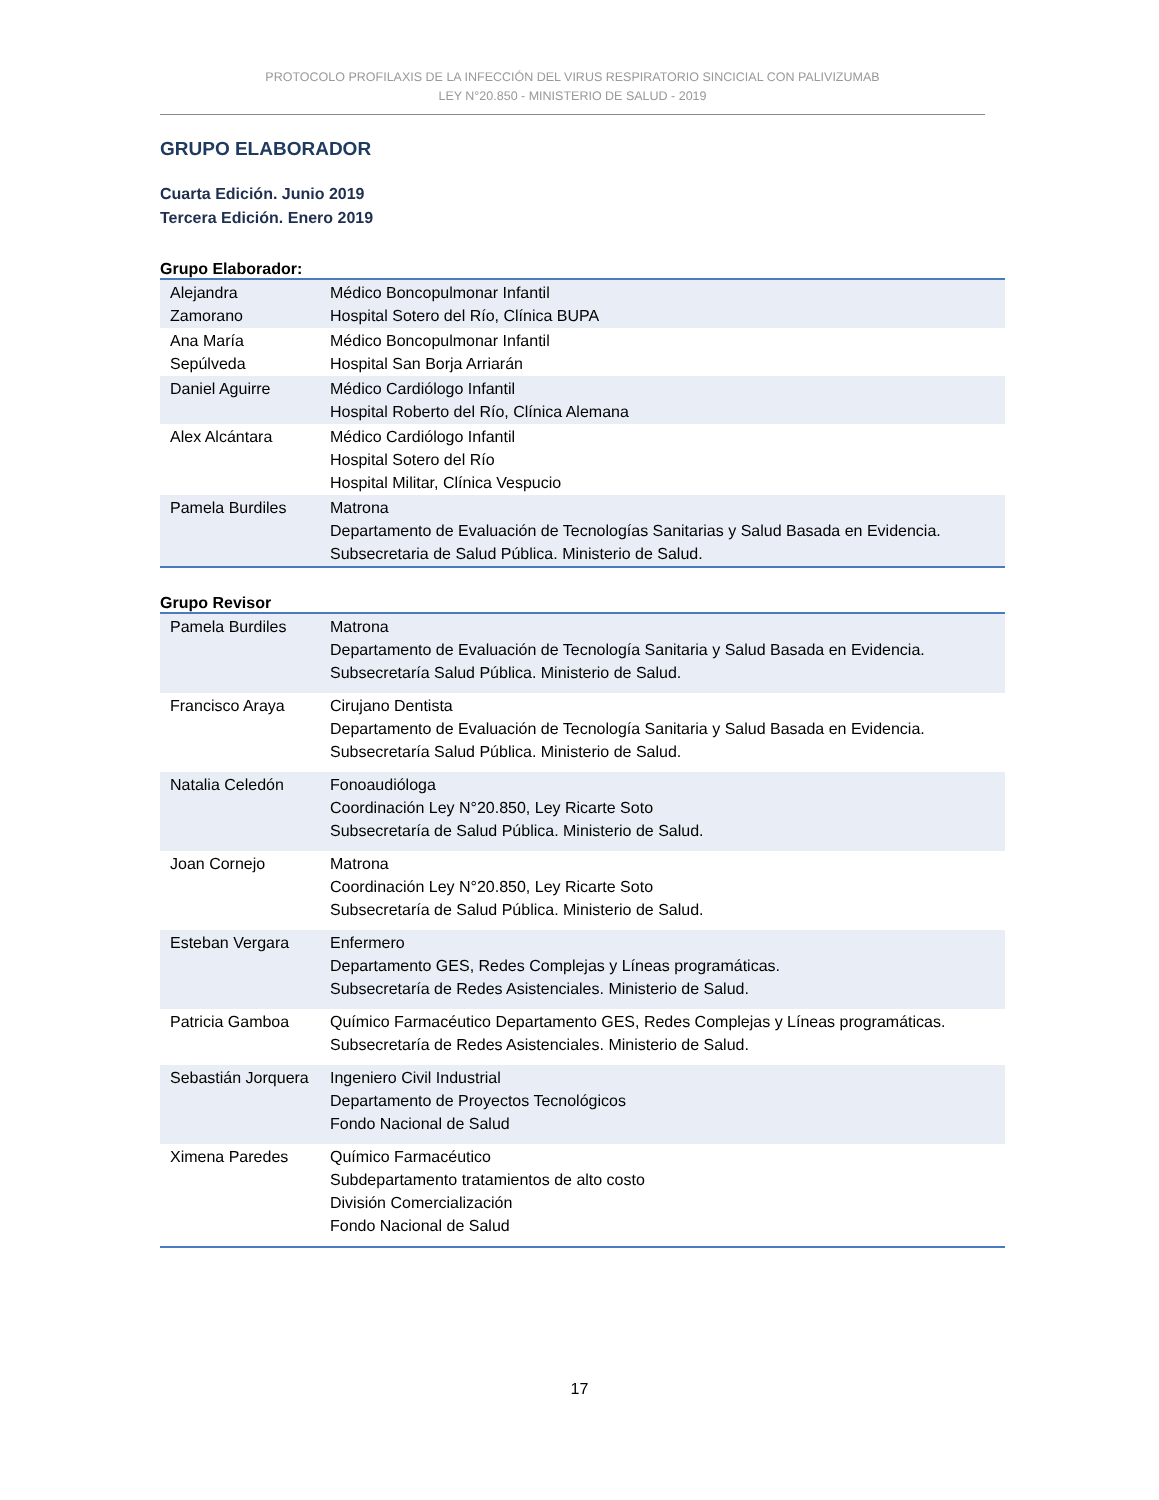PROTOCOLO PROFILAXIS DE LA INFECCIÓN DEL VIRUS RESPIRATORIO SINCICIAL CON PALIVIZUMAB
LEY N°20.850 - MINISTERIO DE SALUD - 2019
GRUPO ELABORADOR
Cuarta Edición. Junio 2019
Tercera Edición. Enero 2019
Grupo Elaborador:
| Alejandra Zamorano | Médico Boncopulmonar Infantil Hospital Sotero del Río, Clínica BUPA |
| Ana María Sepúlveda | Médico Boncopulmonar Infantil Hospital San Borja Arriarán |
| Daniel Aguirre | Médico Cardiólogo Infantil Hospital Roberto del Río, Clínica Alemana |
| Alex Alcántara | Médico Cardiólogo Infantil Hospital Sotero del Río Hospital Militar, Clínica Vespucio |
| Pamela Burdiles | Matrona Departamento de Evaluación de Tecnologías Sanitarias y Salud Basada en Evidencia. Subsecretaria de Salud Pública. Ministerio de Salud. |
Grupo Revisor
| Pamela Burdiles | Matrona Departamento de Evaluación de Tecnología Sanitaria y Salud Basada en Evidencia. Subsecretaría Salud Pública. Ministerio de Salud. |
| Francisco Araya | Cirujano Dentista Departamento de Evaluación de Tecnología Sanitaria y Salud Basada en Evidencia. Subsecretaría Salud Pública. Ministerio de Salud. |
| Natalia Celedón | Fonoaudióloga Coordinación Ley N°20.850, Ley Ricarte Soto Subsecretaría de Salud Pública. Ministerio de Salud. |
| Joan Cornejo | Matrona Coordinación Ley N°20.850, Ley Ricarte Soto Subsecretaría de Salud Pública. Ministerio de Salud. |
| Esteban Vergara | Enfermero Departamento GES, Redes Complejas y Líneas programáticas. Subsecretaría de Redes Asistenciales. Ministerio de Salud. |
| Patricia Gamboa | Químico Farmacéutico Departamento GES, Redes Complejas y Líneas programáticas. Subsecretaría de Redes Asistenciales. Ministerio de Salud. |
| Sebastián Jorquera | Ingeniero Civil Industrial Departamento de Proyectos Tecnológicos Fondo Nacional de Salud |
| Ximena Paredes | Químico Farmacéutico Subdepartamento tratamientos de alto costo División Comercialización Fondo Nacional de Salud |
17